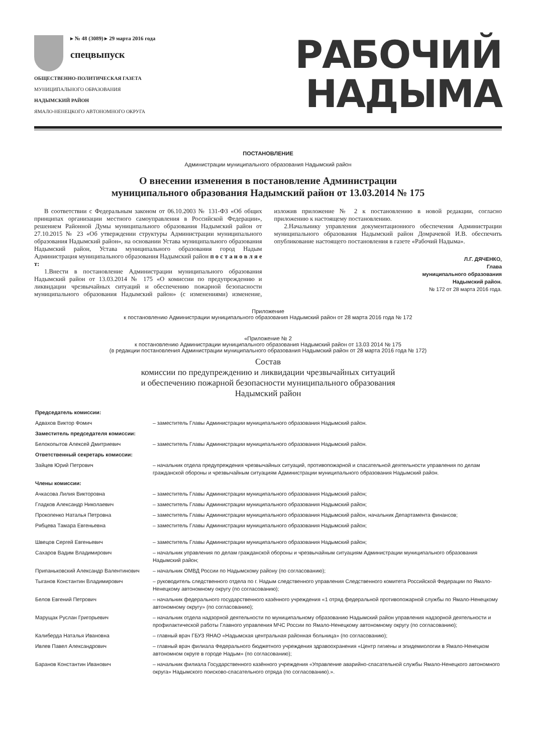▸ № 48 (3089) ▸ 29 марта 2016 года
спецвыпуск
ОБЩЕСТВЕННО-ПОЛИТИЧЕСКАЯ ГАЗЕТА
МУНИЦИПАЛЬНОГО ОБРАЗОВАНИЯ
НАДЫМСКИЙ РАЙОН
ЯМАЛО-НЕНЕЦКОГО АВТОНОМНОГО ОКРУГА
РАБОЧИЙ
НАДЫМА
ПОСТАНОВЛЕНИЕ
Администрации муниципального образования Надымский район
О внесении изменения в постановление Администрации
муниципального образования Надымский район от 13.03.2014 № 175
В соответствии с Федеральным законом от 06.10.2003 № 131-ФЗ «Об общих принципах организации местного самоуправления в Российской Федерации», решением Районной Думы муниципального образования Надымский район от 27.10.2015 № 23 «Об утверждении структуры Администрации муниципального образования Надымский район», на основании Устава муниципального образования Надымский район, Устава муниципального образования город Надым Администрация муниципального образования Надымский район п о с т а н о в л я е т:
1.Внести в постановление Администрации муниципального образования Надымский район от 13.03.2014 № 175 «О комиссии по предупреждению и ликвидации чрезвычайных ситуаций и обеспечению пожарной безопасности муниципального образования Надымский район» (с изменениями) изменение, изложив приложение № 2 к постановлению в новой редакции, согласно приложению к настоящему постановлению.
2.Начальнику управления документационного обеспечения Администрации муниципального образования Надымский район Домрачевой И.В. обеспечить опубликование настоящего постановления в газете «Рабочий Надыма».
Л.Г. ДЯЧЕНКО,
Глава
муниципального образования
Надымский район.
№ 172 от 28 марта 2016 года.
Приложение
к постановлению Администрации муниципального образования Надымский район от 28 марта 2016 года № 172
«Приложение № 2
к постановлению Администрации муниципального образования Надымский район от 13.03 2014 № 175
(в редакции постановления Администрации муниципального образования Надымский район от 28 марта 2016 года № 172)
Состав
комиссии по предупреждению и ликвидации чрезвычайных ситуаций
и обеспечению пожарной безопасности муниципального образования
Надымский район
| Председатель комиссии: | |
| Адвахов Виктор Фомич | – заместитель Главы Администрации муниципального образования Надымский район. |
| Заместитель председателя комиссии: | |
| Белокопытов Алексей Дмитриевич | – заместитель Главы Администрации муниципального образования Надымский район. |
| Ответственный секретарь комиссии: | |
| Зайцев Юрий Петрович | – начальник отдела предупреждения чрезвычайных ситуаций, противопожарной и спасательной деятельности управления по делам гражданской обороны и чрезвычайным ситуациям Администрации муниципального образования Надымский район. |
| Члены комиссии: | |
| Ачкасова Лилия Викторовна | – заместитель Главы Администрации муниципального образования Надымский район; |
| Гладков Александр Николаевич | – заместитель Главы Администрации муниципального образования Надымский район; |
| Прокопенко Наталья Петровна | – заместитель Главы Администрации муниципального образования Надымский район, начальник Департамента финансов; |
| Рябцева Тамара Евгеньевна | – заместитель Главы Администрации муниципального образования Надымский район; |
| Швецов Сергей Евгеньевич | – заместитель Главы Администрации муниципального образования Надымский район; |
| Сахаров Вадим Владимирович | – начальник управления по делам гражданской обороны и чрезвычайным ситуациям Администрации муниципального образования Надымский район; |
| Припаньковский Александр Валентинович | – начальник ОМВД России по Надымскому району (по согласованию); |
| Тыганов Константин Владимирович | – руководитель следственного отдела по г. Надым следственного управления Следственного комитета Российской Федерации по Ямало-Ненецкому автономному округу (по согласованию); |
| Белов Евгений Петрович | – начальник федерального государственного казённого учреждения «1 отряд федеральной противопожарной службы по Ямало-Ненецкому автономному округу» (по согласованию); |
| Марущак Руслан Григорьевич | – начальник отдела надзорной деятельности по муниципальному образованию Надымский район управления надзорной деятельности и профилактической работы Главного управления МЧС России по Ямало-Ненецкому автономному округу (по согласованию); |
| Калиберда Наталья Ивановна | – главный врач ГБУЗ ЯНАО «Надымская центральная районная больница» (по согласованию); |
| Ивлев Павел Александрович | – главный врач филиала Федерального бюджетного учреждения здравоохранения «Центр гигиены и эпидемиологии в Ямало-Ненецком автономном округе в городе Надым» (по согласованию); |
| Баранов Константин Иванович | – начальник филиала Государственного казённого учреждения «Управление аварийно-спасательной службы Ямало-Ненецкого автономного округа» Надымского поисково-спасательного отряда (по согласованию).». |